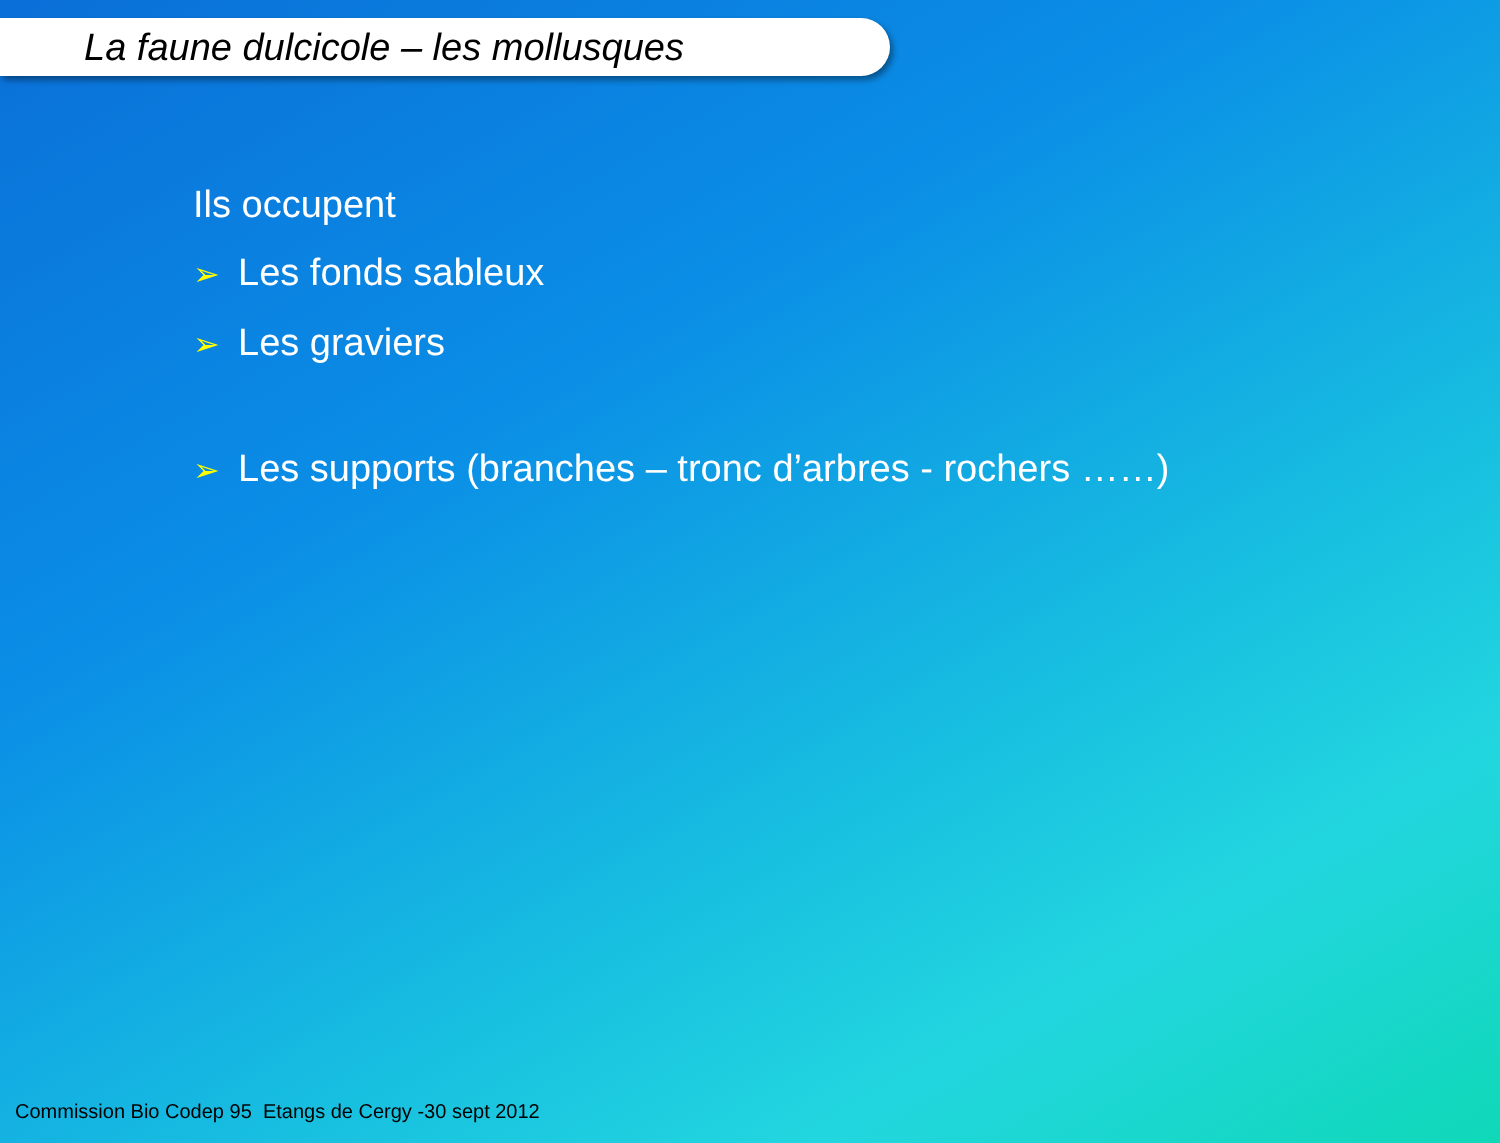La faune dulcicole – les mollusques
Ils occupent
➢ Les fonds sableux
➢ Les graviers
➢ Les supports (branches – tronc d’arbres - rochers ……)
Commission Bio Codep 95 Etangs de Cergy -30 sept 2012